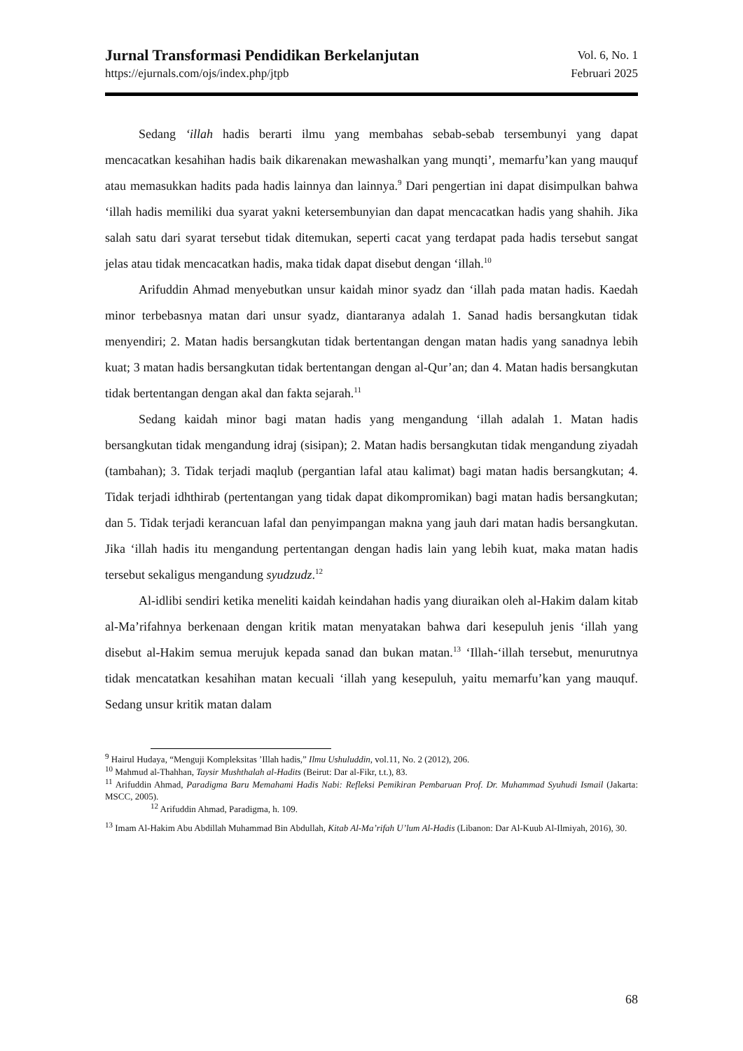Jurnal Transformasi Pendidikan Berkelanjutan
https://ejurnals.com/ojs/index.php/jtpb
Vol. 6, No. 1
Februari 2025
Sedang ‘illah hadis berarti ilmu yang membahas sebab-sebab tersembunyi yang dapat mencacatkan kesahihan hadis baik dikarenakan mewashalkan yang munqti’, memarfu’kan yang mauquf atau memasukkan hadits pada hadis lainnya dan lainnya.<sup>9</sup> Dari pengertian ini dapat disimpulkan bahwa ‘illah hadis memiliki dua syarat yakni ketersembunyian dan dapat mencacatkan hadis yang shahih. Jika salah satu dari syarat tersebut tidak ditemukan, seperti cacat yang terdapat pada hadis tersebut sangat jelas atau tidak mencacatkan hadis, maka tidak dapat disebut dengan ‘illah.<sup>10</sup>
Arifuddin Ahmad menyebutkan unsur kaidah minor syadz dan ‘illah pada matan hadis. Kaedah minor terbebasnya matan dari unsur syadz, diantaranya adalah 1. Sanad hadis bersangkutan tidak menyendiri; 2. Matan hadis bersangkutan tidak bertentangan dengan matan hadis yang sanadnya lebih kuat; 3 matan hadis bersangkutan tidak bertentangan dengan al-Qur’an; dan 4. Matan hadis bersangkutan tidak bertentangan dengan akal dan fakta sejarah.<sup>11</sup>
Sedang kaidah minor bagi matan hadis yang mengandung ‘illah adalah 1. Matan hadis bersangkutan tidak mengandung idraj (sisipan); 2. Matan hadis bersangkutan tidak mengandung ziyadah (tambahan); 3. Tidak terjadi maqlub (pergantian lafal atau kalimat) bagi matan hadis bersangkutan; 4. Tidak terjadi idhthirab (pertentangan yang tidak dapat dikompromikan) bagi matan hadis bersangkutan; dan 5. Tidak terjadi kerancuan lafal dan penyimpangan makna yang jauh dari matan hadis bersangkutan. Jika ‘illah hadis itu mengandung pertentangan dengan hadis lain yang lebih kuat, maka matan hadis tersebut sekaligus mengandung syudzudz.<sup>12</sup>
Al-idlibi sendiri ketika meneliti kaidah keindahan hadis yang diuraikan oleh al-Hakim dalam kitab al-Ma’rifahnya berkenaan dengan kritik matan menyatakan bahwa dari kesepuluh jenis ‘illah yang disebut al-Hakim semua merujuk kepada sanad dan bukan matan.<sup>13</sup> ‘Illah-‘illah tersebut, menurutnya tidak mencatatkan kesahihan matan kecuali ‘illah yang kesepuluh, yaitu memarfu’kan yang mauquf. Sedang unsur kritik matan dalam
<sup>9</sup> Hairul Hudaya, “Menguji Kompleksitas ’Illah hadis,” Ilmu Ushuluddin, vol.11, No. 2 (2012), 206.
<sup>10</sup> Mahmud al-Thahhan, Taysir Mushthalah al-Hadits (Beirut: Dar al-Fikr, t.t.), 83.
<sup>11</sup> Arifuddin Ahmad, Paradigma Baru Memahami Hadis Nabi: Refleksi Pemikiran Pembaruan Prof. Dr. Muhammad Syuhudi Ismail (Jakarta: MSCC, 2005).
<sup>12</sup> Arifuddin Ahmad, Paradigma, h. 109.
<sup>13</sup> Imam Al-Hakim Abu Abdillah Muhammad Bin Abdullah, Kitab Al-Ma’rifah U’lum Al-Hadis (Libanon: Dar Al-Kuub Al-Ilmiyah, 2016), 30.
68